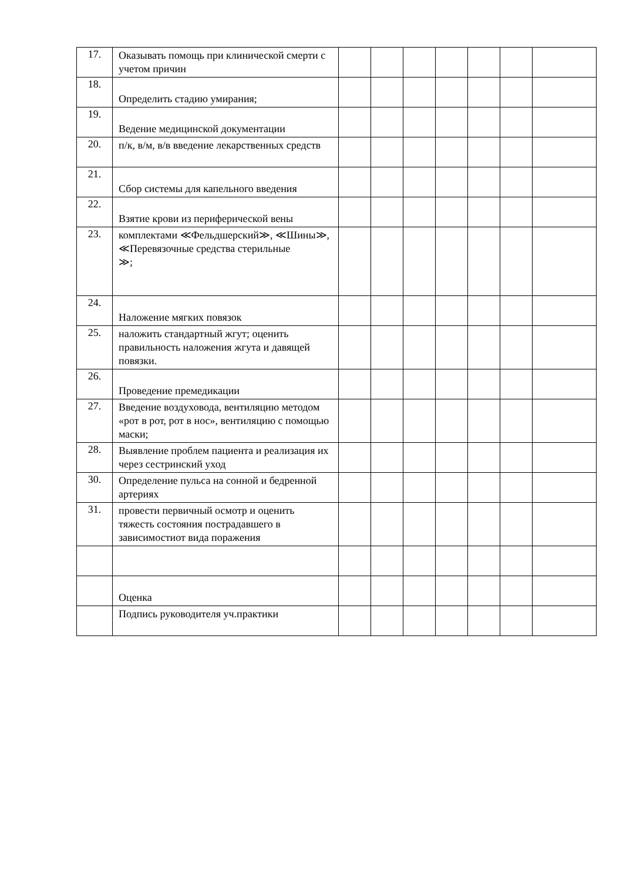| 17. | Оказывать помощь при клинической смерти с учетом причин | | | | | | | |
| 18. | Определить стадию умирания; | | | | | | | |
| 19. | Ведение медицинской документации | | | | | | | |
| 20. | п/к, в/м, в/в введение лекарственных средств | | | | | | | |
| 21. | Сбор системы для капельного введения | | | | | | | |
| 22. | Взятие крови из периферической вены | | | | | | | |
| 23. | комплектами ≪Фельдшерский≫, ≪Шины≫, ≪Перевязочные средства стерильные ≫; | | | | | | | |
| 24. | Наложение мягких повязок | | | | | | | |
| 25. | наложить стандартный жгут; оценить правильность наложения жгута и давящей повязки. | | | | | | | |
| 26. | Проведение премедикации | | | | | | | |
| 27. | Введение воздуховода, вентиляцию методом «рот в рот, рот в нос», вентиляцию с помощью маски; | | | | | | | |
| 28. | Выявление проблем пациента и реализация их через сестринский уход | | | | | | | |
| 30. | Определение пульса на сонной и бедренной артериях | | | | | | | |
| 31. | провести первичный осмотр и оценить тяжесть состояния пострадавшего в зависимостиот вида поражения | | | | | | | |
| | Оценка | | | | | | | |
| | Подпись руководителя уч.практики | | | | | | | |